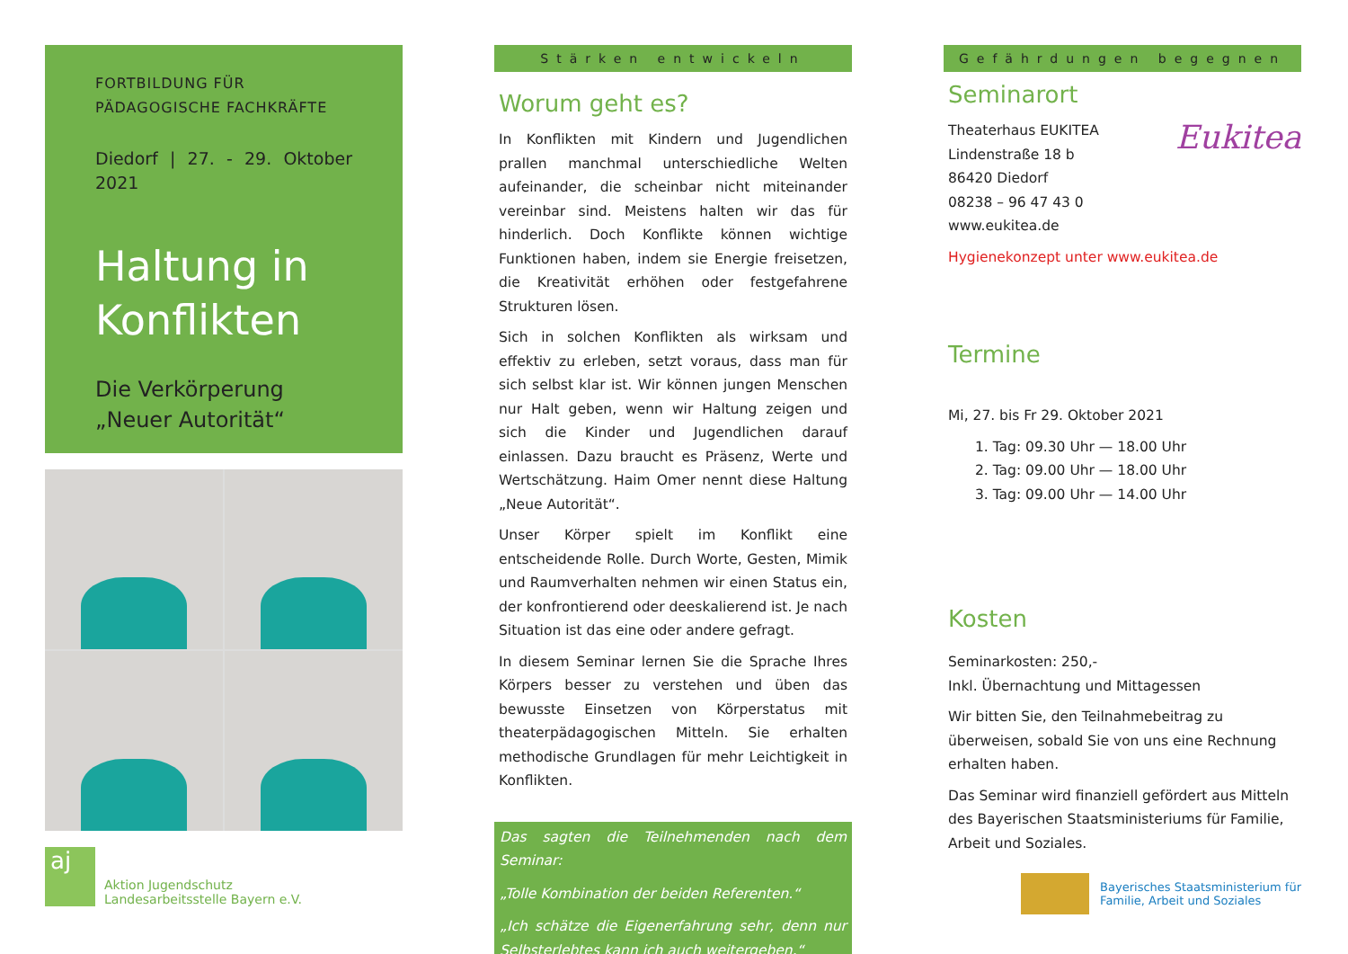FORTBILDUNG FÜR
PÄDAGOGISCHE FACHKRÄFTE
Diedorf | 27. - 29. Oktober 2021
Haltung in
Konflikten
Die Verkörperung
„Neuer Autorität“
aj
Aktion Jugendschutz
Landesarbeitsstelle Bayern e.V.
Stärken entwickeln
Worum geht es?
In Konflikten mit Kindern und Jugendlichen prallen manchmal unterschiedliche Welten aufeinander, die scheinbar nicht miteinander vereinbar sind. Meistens halten wir das für hinderlich. Doch Konflikte können wichtige Funktionen haben, indem sie Energie freisetzen, die Kreativität erhöhen oder festgefahrene Strukturen lösen.
Sich in solchen Konflikten als wirksam und effektiv zu erleben, setzt voraus, dass man für sich selbst klar ist. Wir können jungen Menschen nur Halt geben, wenn wir Haltung zeigen und sich die Kinder und Jugendlichen darauf einlassen. Dazu braucht es Präsenz, Werte und Wertschätzung. Haim Omer nennt diese Haltung „Neue Autorität“.
Unser Körper spielt im Konflikt eine entscheidende Rolle. Durch Worte, Gesten, Mimik und Raumverhalten nehmen wir einen Status ein, der konfrontierend oder deeskalierend ist. Je nach Situation ist das eine oder andere gefragt.
In diesem Seminar lernen Sie die Sprache Ihres Körpers besser zu verstehen und üben das bewusste Einsetzen von Körperstatus mit theaterpädagogischen Mitteln. Sie erhalten methodische Grundlagen für mehr Leichtigkeit in Konflikten.
Das sagten die Teilnehmenden nach dem Seminar:
„Tolle Kombination der beiden Referenten.“
„Ich schätze die Eigenerfahrung sehr, denn nur Selbsterlebtes kann ich auch weitergeben.“
Gefährdungen begegnen
Seminarort
Theaterhaus EUKITEA
Lindenstraße 18 b
86420 Diedorf
08238 – 96 47 43 0
www.eukitea.de
Eukitea
Hygienekonzept unter www.eukitea.de
Termine
Mi, 27. bis Fr 29. Oktober 2021
1. Tag: 09.30 Uhr — 18.00 Uhr
2. Tag: 09.00 Uhr — 18.00 Uhr
3. Tag: 09.00 Uhr — 14.00 Uhr
Kosten
Seminarkosten: 250,-
Inkl. Übernachtung und Mittagessen
Wir bitten Sie, den Teilnahmebeitrag zu überweisen, sobald Sie von uns eine Rechnung erhalten haben.
Das Seminar wird finanziell gefördert aus Mitteln des Bayerischen Staatsministeriums für Familie, Arbeit und Soziales.
Bayerisches Staatsministerium für
Familie, Arbeit und Soziales